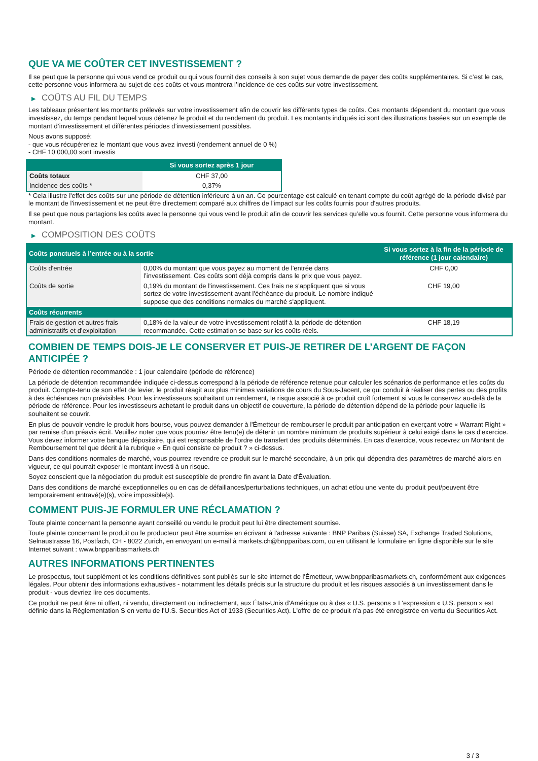QUE VA ME COÛTER CET INVESTISSEMENT ?
Il se peut que la personne qui vous vend ce produit ou qui vous fournit des conseils à son sujet vous demande de payer des coûts supplémentaires. Si c’est le cas, cette personne vous informera au sujet de ces coûts et vous montrera l’incidence de ces coûts sur votre investissement.
▶ COÛTS AU FIL DU TEMPS
Les tableaux présentent les montants prélevés sur votre investissement afin de couvrir les différents types de coûts. Ces montants dépendent du montant que vous investissez, du temps pendant lequel vous détenez le produit et du rendement du produit. Les montants indiqués ici sont des illustrations basées sur un exemple de montant d’investissement et différentes périodes d’investissement possibles.
Nous avons supposé:
- que vous récupéreriez le montant que vous avez investi (rendement annuel de 0 %)
- CHF 10 000,00 sont investis
| | Si vous sortez après 1 jour |
| --- | --- |
| Coûts totaux | CHF 37,00 |
| Incidence des coûts * | 0,37% |
* Cela illustre l'effet des coûts sur une période de détention inférieure à un an. Ce pourcentage est calculé en tenant compte du coût agrégé de la période divisé par le montant de l'investissement et ne peut être directement comparé aux chiffres de l'impact sur les coûts fournis pour d'autres produits.
Il se peut que nous partagions les coûts avec la personne qui vous vend le produit afin de couvrir les services qu’elle vous fournit. Cette personne vous informera du montant.
▶ COMPOSITION DES COÛTS
| Coûts ponctuels à l’entrée ou à la sortie | | Si vous sortez à la fin de la période de référence (1 jour calendaire) |
| --- | --- | --- |
| Coûts d'entrée | 0,00% du montant que vous payez au moment de l’entrée dans l’investissement. Ces coûts sont déjà compris dans le prix que vous payez. | CHF 0,00 |
| Coûts de sortie | 0,19% du montant de l'investissement. Ces frais ne s'appliquent que si vous sortez de votre investissement avant l'échéance du produit. Le nombre indiqué suppose que des conditions normales du marché s'appliquent. | CHF 19,00 |
| Coûts récurrents | | |
| Frais de gestion et autres frais administratifs et d’exploitation | 0,18% de la valeur de votre investissement relatif à la période de détention recommandée. Cette estimation se base sur les coûts réels. | CHF 18,19 |
COMBIEN DE TEMPS DOIS-JE LE CONSERVER ET PUIS-JE RETIRER DE L’ARGENT DE FAÇON ANTICIPÉE ?
Période de détention recommandée : 1 jour calendaire (période de référence)
La période de détention recommandée indiquée ci-dessus correspond à la période de référence retenue pour calculer les scénarios de performance et les coûts du produit. Compte-tenu de son effet de levier, le produit réagit aux plus minimes variations de cours du Sous-Jacent, ce qui conduit à réaliser des pertes ou des profits à des échéances non prévisibles. Pour les investisseurs souhaitant un rendement, le risque associé à ce produit croît fortement si vous le conservez au-delà de la période de référence. Pour les investisseurs achetant le produit dans un objectif de couverture, la période de détention dépend de la période pour laquelle ils souhaitent se couvrir.
En plus de pouvoir vendre le produit hors bourse, vous pouvez demander à l'Émetteur de rembourser le produit par anticipation en exerçant votre « Warrant Right » par remise d'un préavis écrit. Veuillez noter que vous pourriez être tenu(e) de détenir un nombre minimum de produits supérieur à celui exigé dans le cas d'exercice. Vous devez informer votre banque dépositaire, qui est responsable de l'ordre de transfert des produits déterminés. En cas d'exercice, vous recevrez un Montant de Remboursement tel que décrit à la rubrique « En quoi consiste ce produit ? » ci-dessus.
Dans des conditions normales de marché, vous pourrez revendre ce produit sur le marché secondaire, à un prix qui dépendra des paramètres de marché alors en vigueur, ce qui pourrait exposer le montant investi à un risque.
Soyez conscient que la négociation du produit est susceptible de prendre fin avant la Date d'Évaluation.
Dans des conditions de marché exceptionnelles ou en cas de défaillances/perturbations techniques, un achat et/ou une vente du produit peut/peuvent être temporairement entravé(e)(s), voire impossible(s).
COMMENT PUIS-JE FORMULER UNE RÉCLAMATION ?
Toute plainte concernant la personne ayant conseillé ou vendu le produit peut lui être directement soumise.
Toute plainte concernant le produit ou le producteur peut être soumise en écrivant à l'adresse suivante : BNP Paribas (Suisse) SA, Exchange Traded Solutions, Selnaustrasse 16, Postfach, CH - 8022 Zurich, en envoyant un e-mail à markets.ch@bnpparibas.com, ou en utilisant le formulaire en ligne disponible sur le site Internet suivant : www.bnpparibasmarkets.ch
AUTRES INFORMATIONS PERTINENTES
Le prospectus, tout supplément et les conditions définitives sont publiés sur le site internet de l'Émetteur, www.bnpparibasmarkets.ch, conformément aux exigences légales. Pour obtenir des informations exhaustives - notamment les détails précis sur la structure du produit et les risques associés à un investissement dans le produit - vous devriez lire ces documents.
Ce produit ne peut être ni offert, ni vendu, directement ou indirectement, aux États-Unis d'Amérique ou à des « U.S. persons » L'expression « U.S. person » est définie dans la Réglementation S en vertu de l'U.S. Securities Act of 1933 (Securities Act). L'offre de ce produit n'a pas été enregistrée en vertu du Securities Act.
3 / 3